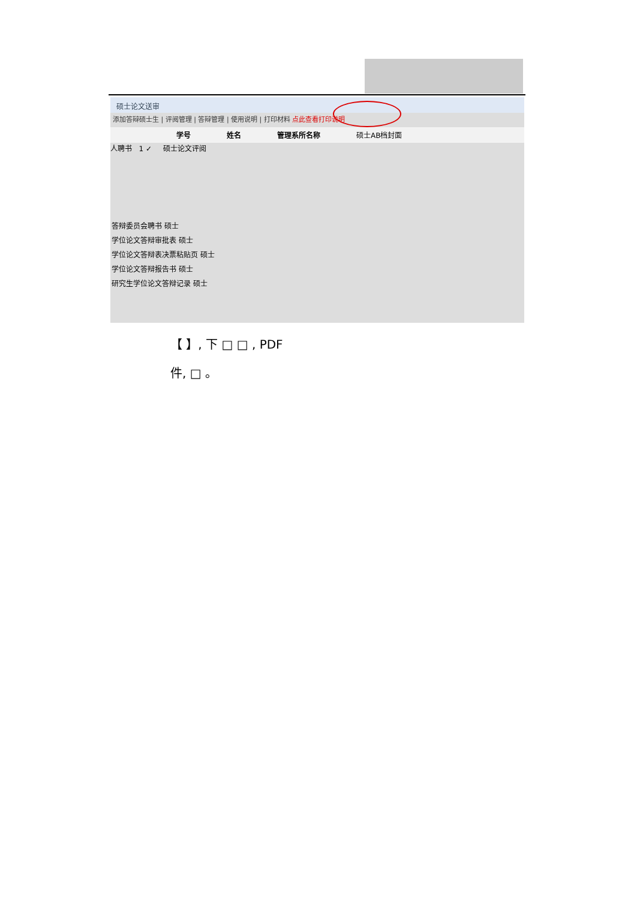硕士论文送审
添加答辩硕士生 | 评阅管理 | 答辩管理 | 使用说明 | 打印材料 点此查看打印说明
学号 姓名 管理系所名称 硕士AB档封面
人聘书 1 ✓ 硕士论文评阅
答辩委员会聘书 硕士
学位论文答辩审批表 硕士
学位论文答辩表决票粘贴页 硕士
学位论文答辩报告书 硕士
研究生学位论文答辩记录 硕士
【 】, 下 □ □ , PDF
件, □ 。